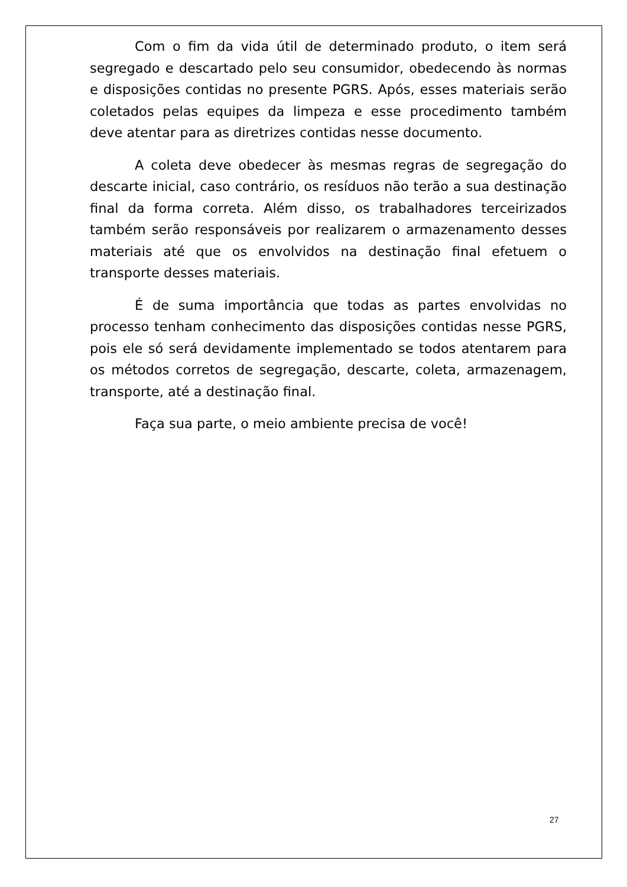Com o fim da vida útil de determinado produto, o item será segregado e descartado pelo seu consumidor, obedecendo às normas e disposições contidas no presente PGRS. Após, esses materiais serão coletados pelas equipes da limpeza e esse procedimento também deve atentar para as diretrizes contidas nesse documento.
A coleta deve obedecer às mesmas regras de segregação do descarte inicial, caso contrário, os resíduos não terão a sua destinação final da forma correta. Além disso, os trabalhadores terceirizados também serão responsáveis por realizarem o armazenamento desses materiais até que os envolvidos na destinação final efetuem o transporte desses materiais.
É de suma importância que todas as partes envolvidas no processo tenham conhecimento das disposições contidas nesse PGRS, pois ele só será devidamente implementado se todos atentarem para os métodos corretos de segregação, descarte, coleta, armazenagem, transporte, até a destinação final.
Faça sua parte, o meio ambiente precisa de você!
27